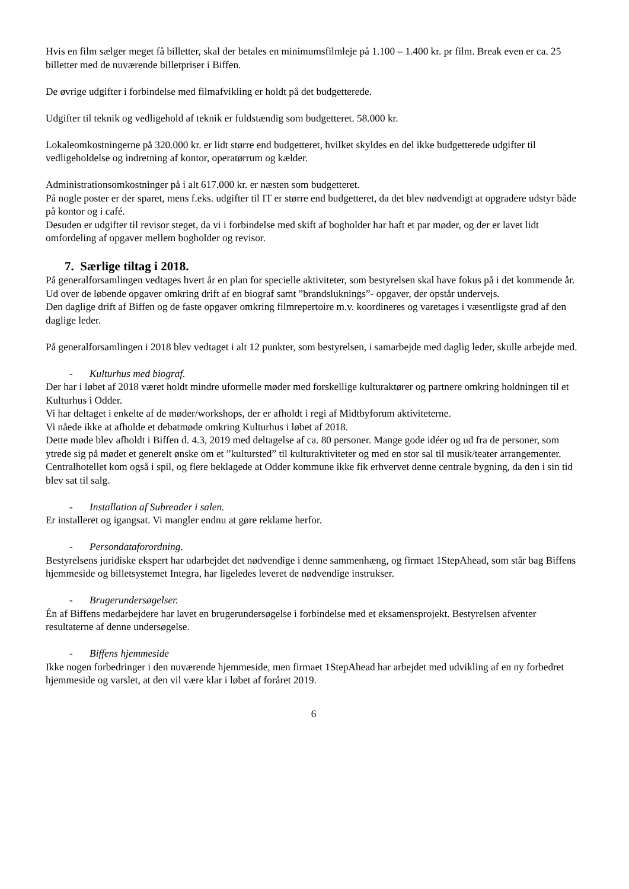Hvis en film sælger meget få billetter, skal der betales en minimumsfilmleje på 1.100 – 1.400 kr. pr film. Break even er ca. 25 billetter med de nuværende billetpriser i Biffen.
De øvrige udgifter i forbindelse med filmafvikling er holdt på det budgetterede.
Udgifter til teknik og vedligehold af teknik er fuldstændig som budgetteret. 58.000 kr.
Lokaleomkostningerne på 320.000 kr. er lidt større end budgetteret, hvilket skyldes en del ikke budgetterede udgifter til vedligeholdelse og indretning af kontor, operatørrum og kælder.
Administrationsomkostninger på i alt 617.000 kr. er næsten som budgetteret.
På nogle poster er der sparet, mens f.eks. udgifter til IT er større end budgetteret, da det blev nødvendigt at opgradere udstyr både på kontor og i café.
Desuden er udgifter til revisor steget, da vi i forbindelse med skift af bogholder har haft et par møder, og der er lavet lidt omfordeling af opgaver mellem bogholder og revisor.
7. Særlige tiltag i 2018.
På generalforsamlingen vedtages hvert år en plan for specielle aktiviteter, som bestyrelsen skal have fokus på i det kommende år.
Ud over de løbende opgaver omkring drift af en biograf samt ”brandsluknings”- opgaver, der opstår undervejs.
Den daglige drift af Biffen og de faste opgaver omkring filmrepertoire m.v. koordineres og varetages i væsentligste grad af den daglige leder.
På generalforsamlingen i 2018 blev vedtaget i alt 12 punkter, som bestyrelsen, i samarbejde med daglig leder, skulle arbejde med.
- Kulturhus med biograf.
Der har i løbet af 2018 været holdt mindre uformelle møder med forskellige kulturaktører og partnere omkring holdningen til et Kulturhus i Odder.
Vi har deltaget i enkelte af de møder/workshops, der er afholdt i regi af Midtbyforum aktiviteterne.
Vi nåede ikke at afholde et debatmøde omkring Kulturhus i løbet af 2018.
Dette møde blev afholdt i Biffen d. 4.3, 2019 med deltagelse af ca. 80 personer. Mange gode idéer og ud fra de personer, som ytrede sig på mødet et generelt ønske om et ”kultursted” til kulturaktiviteter og med en stor sal til musik/teater arrangementer.
Centralhotellet kom også i spil, og flere beklagede at Odder kommune ikke fik erhvervet denne centrale bygning, da den i sin tid blev sat til salg.
- Installation af Subreader i salen.
Er installeret og igangsat. Vi mangler endnu at gøre reklame herfor.
- Persondataforordning.
Bestyrelsens juridiske ekspert har udarbejdet det nødvendige i denne sammenhæng, og firmaet 1StepAhead, som står bag Biffens hjemmeside og billetsystemet Integra, har ligeledes leveret de nødvendige instrukser.
- Brugerundersøgelser.
Én af Biffens medarbejdere har lavet en brugerundersøgelse i forbindelse med et eksamensprojekt. Bestyrelsen afventer resultaterne af denne undersøgelse.
- Biffens hjemmeside
Ikke nogen forbedringer i den nuværende hjemmeside, men firmaet 1StepAhead har arbejdet med udvikling af en ny forbedret hjemmeside og varslet, at den vil være klar i løbet af foråret 2019.
6